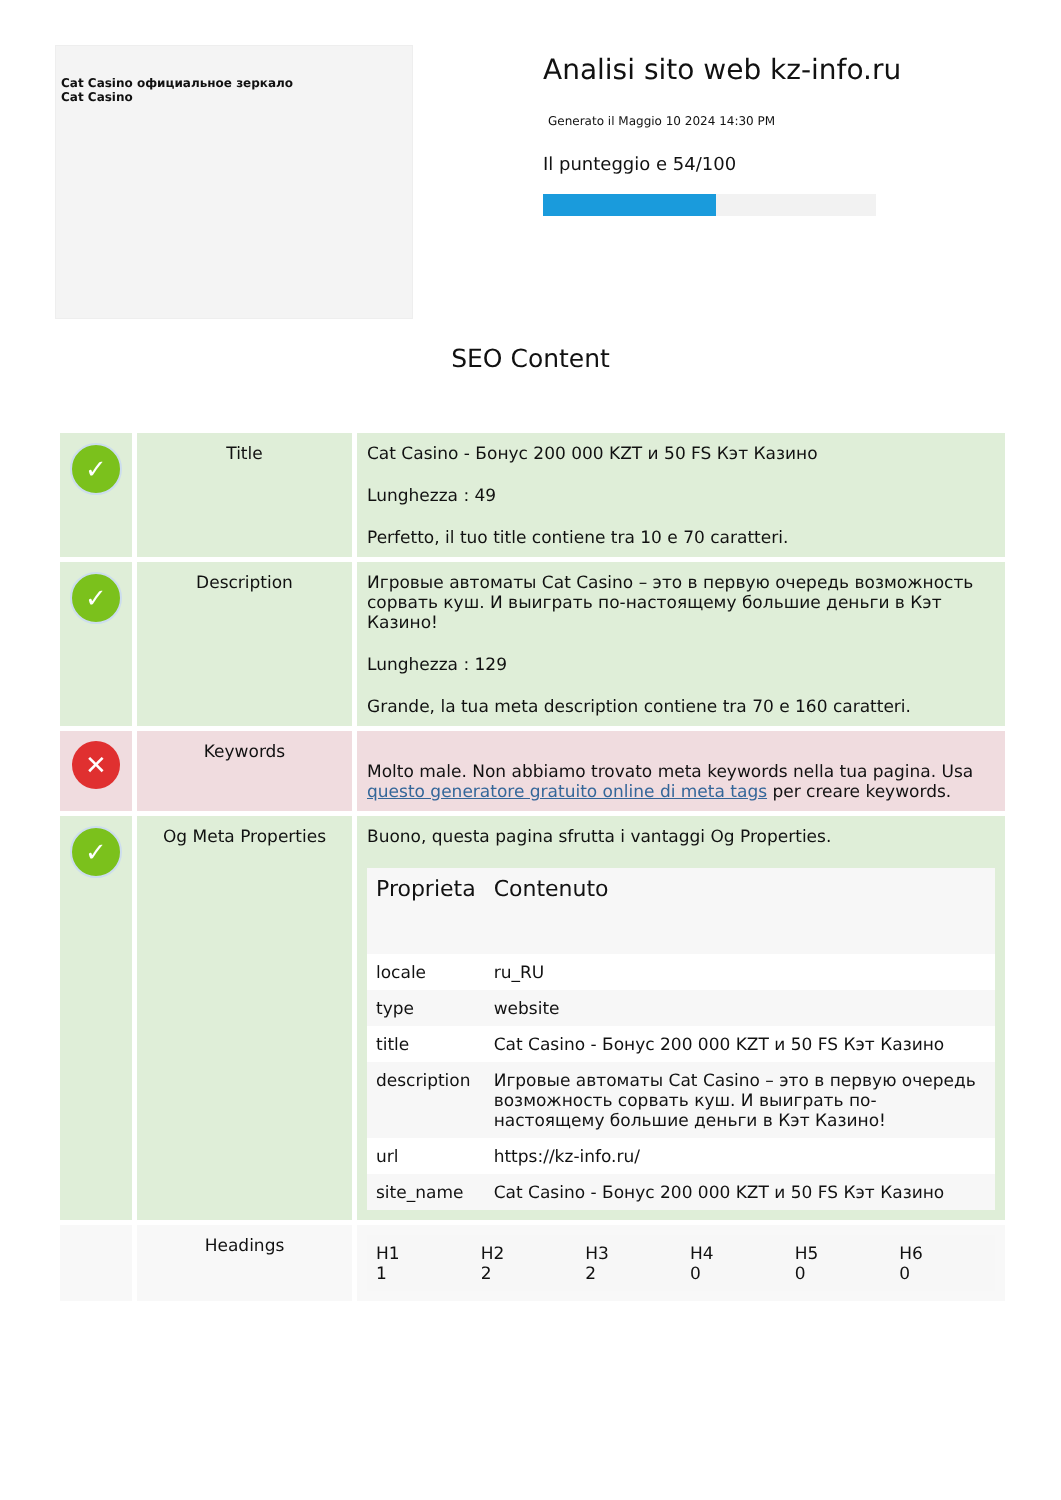Cat Casino официальное зеркало
Cat Casino
Analisi sito web kz-info.ru
Generato il Maggio 10 2024 14:30 PM
Il punteggio e 54/100
SEO Content
| ✓ | Title | Cat Casino - Бонус 200 000 KZT и 50 FS Кэт Казино Lunghezza : 49 Perfetto, il tuo title contiene tra 10 e 70 caratteri. |
| ✓ | Description | Игровые автоматы Cat Casino – это в первую очередь возможность сорвать куш. И выиграть по-настоящему большие деньги в Кэт Казино! Lunghezza : 129 Grande, la tua meta description contiene tra 70 e 160 caratteri. |
| ✕ | Keywords | Molto male. Non abbiamo trovato meta keywords nella tua pagina. Usa questo generatore gratuito online di meta tags per creare keywords. |
| ✓ | Og Meta Properties | Buono, questa pagina sfrutta i vantaggi Og Properties. / Proprieta / Contenuto / / --- / --- / / locale / ru_RU / / type / website / / title / Cat Casino - Бонус 200 000 KZT и 50 FS Кэт Казино / / description / Игровые автоматы Cat Casino – это в первую очередь возможность сорвать куш. И выиграть по-настоящему большие деньги в Кэт Казино! / / url / https://kz-info.ru/ / / site_name / Cat Casino - Бонус 200 000 KZT и 50 FS Кэт Казино / |
| | Headings | / H1 1 / H2 2 / H3 2 / H4 0 / H5 0 / H6 0 / |